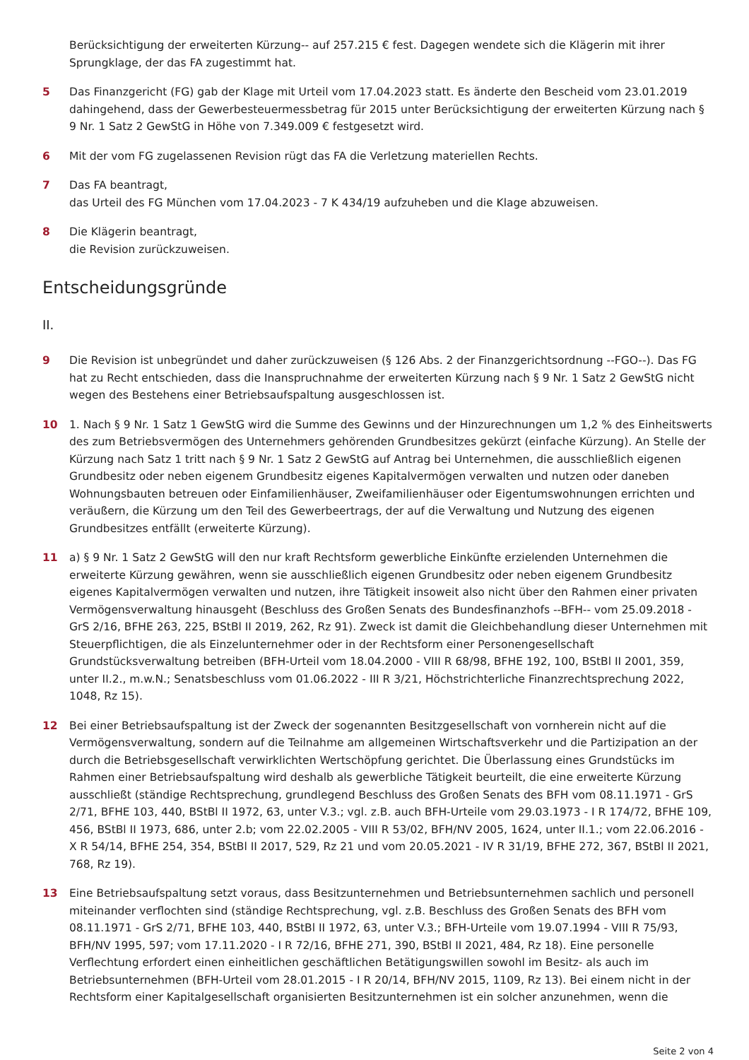Berücksichtigung der erweiterten Kürzung-- auf 257.215 € fest. Dagegen wendete sich die Klägerin mit ihrer Sprungklage, der das FA zugestimmt hat.
5 Das Finanzgericht (FG) gab der Klage mit Urteil vom 17.04.2023 statt. Es änderte den Bescheid vom 23.01.2019 dahingehend, dass der Gewerbesteuermessbetrag für 2015 unter Berücksichtigung der erweiterten Kürzung nach § 9 Nr. 1 Satz 2 GewStG in Höhe von 7.349.009 € festgesetzt wird.
6 Mit der vom FG zugelassenen Revision rügt das FA die Verletzung materiellen Rechts.
7 Das FA beantragt,
das Urteil des FG München vom 17.04.2023 - 7 K 434/19 aufzuheben und die Klage abzuweisen.
8 Die Klägerin beantragt,
die Revision zurückzuweisen.
Entscheidungsgründe
II.
9 Die Revision ist unbegründet und daher zurückzuweisen (§ 126 Abs. 2 der Finanzgerichtsordnung --FGO--). Das FG hat zu Recht entschieden, dass die Inanspruchnahme der erweiterten Kürzung nach § 9 Nr. 1 Satz 2 GewStG nicht wegen des Bestehens einer Betriebsaufspaltung ausgeschlossen ist.
10 1. Nach § 9 Nr. 1 Satz 1 GewStG wird die Summe des Gewinns und der Hinzurechnungen um 1,2 % des Einheitswerts des zum Betriebsvermögen des Unternehmers gehörenden Grundbesitzes gekürzt (einfache Kürzung). An Stelle der Kürzung nach Satz 1 tritt nach § 9 Nr. 1 Satz 2 GewStG auf Antrag bei Unternehmen, die ausschließlich eigenen Grundbesitz oder neben eigenem Grundbesitz eigenes Kapitalvermögen verwalten und nutzen oder daneben Wohnungsbauten betreuen oder Einfamilienhäuser, Zweifamilienhäuser oder Eigentumswohnungen errichten und veräußern, die Kürzung um den Teil des Gewerbeertrags, der auf die Verwaltung und Nutzung des eigenen Grundbesitzes entfällt (erweiterte Kürzung).
11 a) § 9 Nr. 1 Satz 2 GewStG will den nur kraft Rechtsform gewerbliche Einkünfte erzielenden Unternehmen die erweiterte Kürzung gewähren, wenn sie ausschließlich eigenen Grundbesitz oder neben eigenem Grundbesitz eigenes Kapitalvermögen verwalten und nutzen, ihre Tätigkeit insoweit also nicht über den Rahmen einer privaten Vermögensverwaltung hinausgeht (Beschluss des Großen Senats des Bundesfinanzhofs --BFH-- vom 25.09.2018 - GrS 2/16, BFHE 263, 225, BStBl II 2019, 262, Rz 91). Zweck ist damit die Gleichbehandlung dieser Unternehmen mit Steuerpflichtigen, die als Einzelunternehmer oder in der Rechtsform einer Personengesellschaft Grundstücksverwaltung betreiben (BFH-Urteil vom 18.04.2000 - VIII R 68/98, BFHE 192, 100, BStBl II 2001, 359, unter II.2., m.w.N.; Senatsbeschluss vom 01.06.2022 - III R 3/21, Höchstrichterliche Finanzrechtsprechung 2022, 1048, Rz 15).
12 Bei einer Betriebsaufspaltung ist der Zweck der sogenannten Besitzgesellschaft von vornherein nicht auf die Vermögensverwaltung, sondern auf die Teilnahme am allgemeinen Wirtschaftsverkehr und die Partizipation an der durch die Betriebsgesellschaft verwirklichten Wertschöpfung gerichtet. Die Überlassung eines Grundstücks im Rahmen einer Betriebsaufspaltung wird deshalb als gewerbliche Tätigkeit beurteilt, die eine erweiterte Kürzung ausschließt (ständige Rechtsprechung, grundlegend Beschluss des Großen Senats des BFH vom 08.11.1971 - GrS 2/71, BFHE 103, 440, BStBl II 1972, 63, unter V.3.; vgl. z.B. auch BFH-Urteile vom 29.03.1973 - I R 174/72, BFHE 109, 456, BStBl II 1973, 686, unter 2.b; vom 22.02.2005 - VIII R 53/02, BFH/NV 2005, 1624, unter II.1.; vom 22.06.2016 - X R 54/14, BFHE 254, 354, BStBl II 2017, 529, Rz 21 und vom 20.05.2021 - IV R 31/19, BFHE 272, 367, BStBl II 2021, 768, Rz 19).
13 Eine Betriebsaufspaltung setzt voraus, dass Besitzunternehmen und Betriebsunternehmen sachlich und personell miteinander verflochten sind (ständige Rechtsprechung, vgl. z.B. Beschluss des Großen Senats des BFH vom 08.11.1971 - GrS 2/71, BFHE 103, 440, BStBl II 1972, 63, unter V.3.; BFH-Urteile vom 19.07.1994 - VIII R 75/93, BFH/NV 1995, 597; vom 17.11.2020 - I R 72/16, BFHE 271, 390, BStBl II 2021, 484, Rz 18). Eine personelle Verflechtung erfordert einen einheitlichen geschäftlichen Betätigungswillen sowohl im Besitz- als auch im Betriebsunternehmen (BFH-Urteil vom 28.01.2015 - I R 20/14, BFH/NV 2015, 1109, Rz 13). Bei einem nicht in der Rechtsform einer Kapitalgesellschaft organisierten Besitzunternehmen ist ein solcher anzunehmen, wenn die
Seite 2 von 4